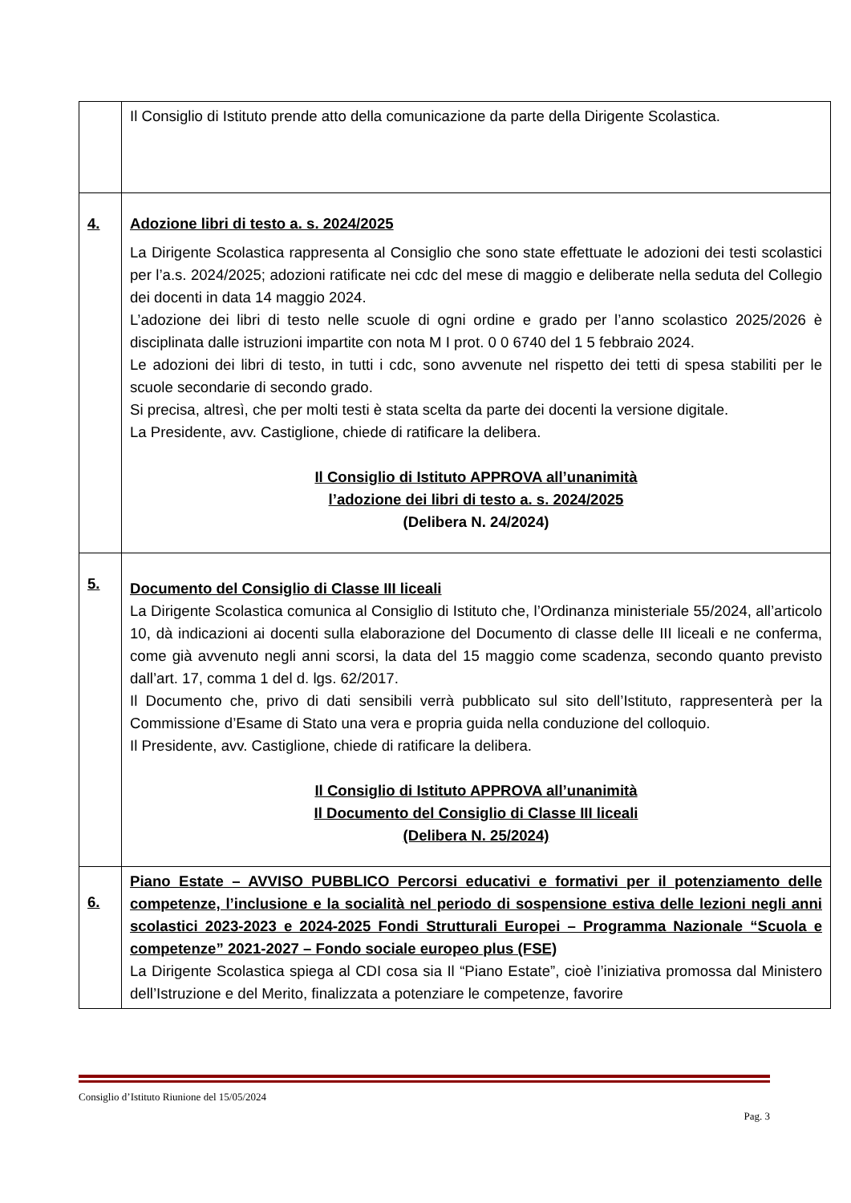| | Il Consiglio di Istituto prende atto della comunicazione da parte della Dirigente Scolastica. |
| 4. | Adozione libri di testo a. s. 2024/2025 La Dirigente Scolastica rappresenta al Consiglio che sono state effettuate le adozioni dei testi scolastici per l’a.s. 2024/2025; adozioni ratificate nei cdc del mese di maggio e deliberate nella seduta del Collegio dei docenti in data 14 maggio 2024. L’adozione dei libri di testo nelle scuole di ogni ordine e grado per l’anno scolastico 2025/2026 è disciplinata dalle istruzioni impartite con nota M I prot. 0 0 6740 del 1 5 febbraio 2024. Le adozioni dei libri di testo, in tutti i cdc, sono avvenute nel rispetto dei tetti di spesa stabiliti per le scuole secondarie di secondo grado. Si precisa, altresì, che per molti testi è stata scelta da parte dei docenti la versione digitale. La Presidente, avv. Castiglione, chiede di ratificare la delibera. Il Consiglio di Istituto APPROVA all’unanimità l’adozione dei libri di testo a. s. 2024/2025 (Delibera N. 24/2024) |
| 5. | Documento del Consiglio di Classe III liceali La Dirigente Scolastica comunica al Consiglio di Istituto che, l’Ordinanza ministeriale 55/2024, all’articolo 10, dà indicazioni ai docenti sulla elaborazione del Documento di classe delle III liceali e ne conferma, come già avvenuto negli anni scorsi, la data del 15 maggio come scadenza, secondo quanto previsto dall’art. 17, comma 1 del d. lgs. 62/2017. Il Documento che, privo di dati sensibili verrà pubblicato sul sito dell’Istituto, rappresenterà per la Commissione d’Esame di Stato una vera e propria guida nella conduzione del colloquio. Il Presidente, avv. Castiglione, chiede di ratificare la delibera. Il Consiglio di Istituto APPROVA all’unanimità Il Documento del Consiglio di Classe III liceali (Delibera N. 25/2024) |
| 6. | Piano Estate – AVVISO PUBBLICO Percorsi educativi e formativi per il potenziamento delle competenze, l’inclusione e la socialità nel periodo di sospensione estiva delle lezioni negli anni scolastici 2023-2023 e 2024-2025 Fondi Strutturali Europei – Programma Nazionale “Scuola e competenze” 2021-2027 – Fondo sociale europeo plus (FSE) La Dirigente Scolastica spiega al CDI cosa sia Il “Piano Estate”, cioè l’iniziativa promossa dal Ministero dell’Istruzione e del Merito, finalizzata a potenziare le competenze, favorire |
Consiglio d’Istituto Riunione del 15/05/2024
Pag. 3